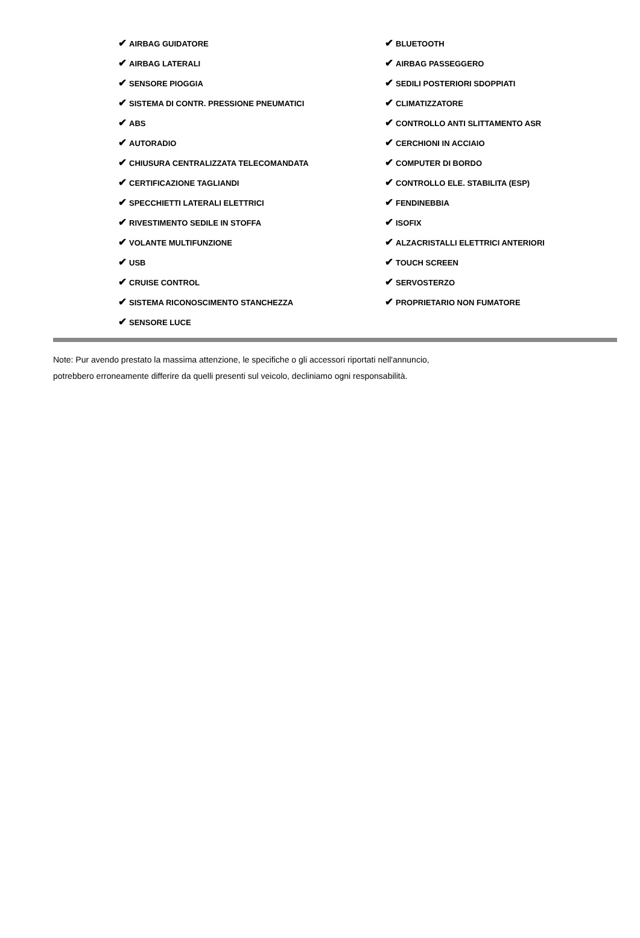| ✔ AIRBAG GUIDATORE | ✔ BLUETOOTH |
| ✔ AIRBAG LATERALI | ✔ AIRBAG PASSEGGERO |
| ✔ SENSORE PIOGGIA | ✔ SEDILI POSTERIORI SDOPPIATI |
| ✔ SISTEMA DI CONTR. PRESSIONE PNEUMATICI | ✔ CLIMATIZZATORE |
| ✔ ABS | ✔ CONTROLLO ANTI SLITTAMENTO ASR |
| ✔ AUTORADIO | ✔ CERCHIONI IN ACCIAIO |
| ✔ CHIUSURA CENTRALIZZATA TELECOMANDATA | ✔ COMPUTER DI BORDO |
| ✔ CERTIFICAZIONE TAGLIANDI | ✔ CONTROLLO ELE. STABILITA (ESP) |
| ✔ SPECCHIETTI LATERALI ELETTRICI | ✔ FENDINEBBIA |
| ✔ RIVESTIMENTO SEDILE IN STOFFA | ✔ ISOFIX |
| ✔ VOLANTE MULTIFUNZIONE | ✔ ALZACRISTALLI ELETTRICI ANTERIORI |
| ✔ USB | ✔ TOUCH SCREEN |
| ✔ CRUISE CONTROL | ✔ SERVOSTERZO |
| ✔ SISTEMA RICONOSCIMENTO STANCHEZZA | ✔ PROPRIETARIO NON FUMATORE |
| ✔ SENSORE LUCE | |
Note: Pur avendo prestato la massima attenzione, le specifiche o gli accessori riportati nell'annuncio,
potrebbero erroneamente differire da quelli presenti sul veicolo, decliniamo ogni responsabilità.